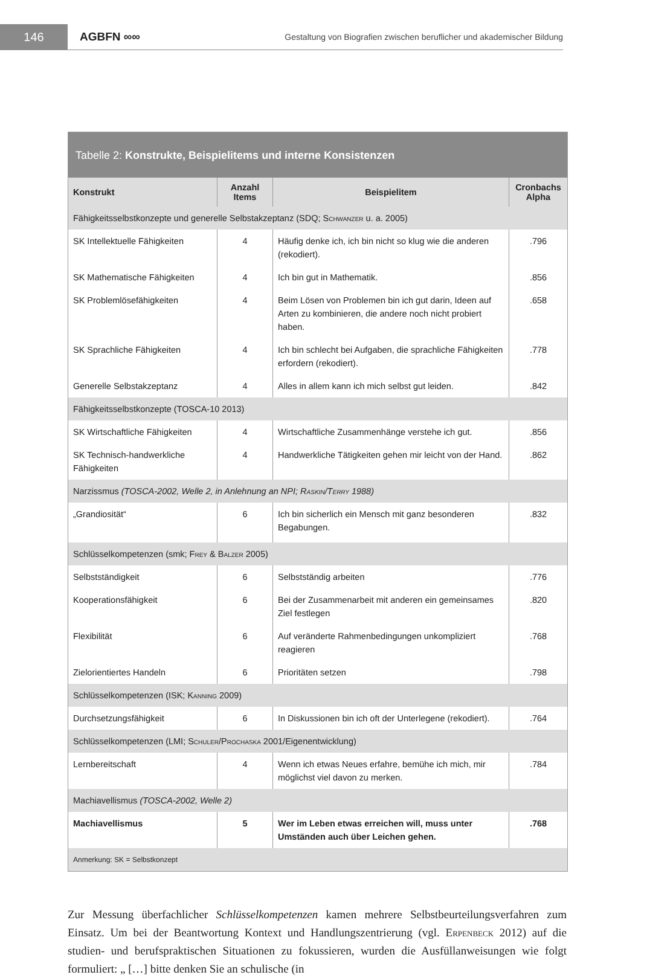146
AGBFN ∞∞
Gestaltung von Biografien zwischen beruflicher und akademischer Bildung
Tabelle 2: Konstrukte, Beispielitems und interne Konsistenzen
| Konstrukt | Anzahl Items | Beispielitem | Cronbachs Alpha |
| --- | --- | --- | --- |
| Fähigkeitsselbstkonzepte und generelle Selbstakzeptanz (SDQ; Schwanzer u. a. 2005) | | | |
| SK Intellektuelle Fähigkeiten | 4 | Häufig denke ich, ich bin nicht so klug wie die anderen (rekodiert). | .796 |
| SK Mathematische Fähigkeiten | 4 | Ich bin gut in Mathematik. | .856 |
| SK Problemlösefähigkeiten | 4 | Beim Lösen von Problemen bin ich gut darin, Ideen auf Arten zu kombinieren, die andere noch nicht probiert haben. | .658 |
| SK Sprachliche Fähigkeiten | 4 | Ich bin schlecht bei Aufgaben, die sprachliche Fähigkeiten erfordern (rekodiert). | .778 |
| Generelle Selbstakzeptanz | 4 | Alles in allem kann ich mich selbst gut leiden. | .842 |
| Fähigkeitsselbstkonzepte (TOSCA-10 2013) | | | |
| SK Wirtschaftliche Fähigkeiten | 4 | Wirtschaftliche Zusammenhänge verstehe ich gut. | .856 |
| SK Technisch-handwerkliche Fähigkeiten | 4 | Handwerkliche Tätigkeiten gehen mir leicht von der Hand. | .862 |
| Narzissmus (TOSCA-2002, Welle 2, in Anlehnung an NPI; Raskin/Terry 1988) | | | |
| „Grandiosität“ | 6 | Ich bin sicherlich ein Mensch mit ganz besonderen Begabungen. | .832 |
| Schlüsselkompetenzen (smk; Frey & Balzer 2005) | | | |
| Selbstständigkeit | 6 | Selbstständig arbeiten | .776 |
| Kooperationsfähigkeit | 6 | Bei der Zusammenarbeit mit anderen ein gemeinsames Ziel festlegen | .820 |
| Flexibilität | 6 | Auf veränderte Rahmenbedingungen unkompliziert reagieren | .768 |
| Zielorientiertes Handeln | 6 | Prioritäten setzen | .798 |
| Schlüsselkompetenzen (ISK; Kanning 2009) | | | |
| Durchsetzungsfähigkeit | 6 | In Diskussionen bin ich oft der Unterlegene (rekodiert). | .764 |
| Schlüsselkompetenzen (LMI; Schuler/Prochaska 2001/Eigenentwicklung) | | | |
| Lernbereitschaft | 4 | Wenn ich etwas Neues erfahre, bemühe ich mich, mir möglichst viel davon zu merken. | .784 |
| Machiavellismus (TOSCA-2002, Welle 2) | | | |
| Machiavellismus | 5 | Wer im Leben etwas erreichen will, muss unter Umständen auch über Leichen gehen. | .768 |
| Anmerkung: SK = Selbstkonzept | | | |
Zur Messung überfachlicher Schlüsselkompetenzen kamen mehrere Selbstbeurteilungsverfahren zum Einsatz. Um bei der Beantwortung Kontext und Handlungszentrierung (vgl. Erpenbeck 2012) auf die studien- und berufspraktischen Situationen zu fokussieren, wurden die Ausfüllanweisungen wie folgt formuliert: „ […] bitte denken Sie an schulische (in